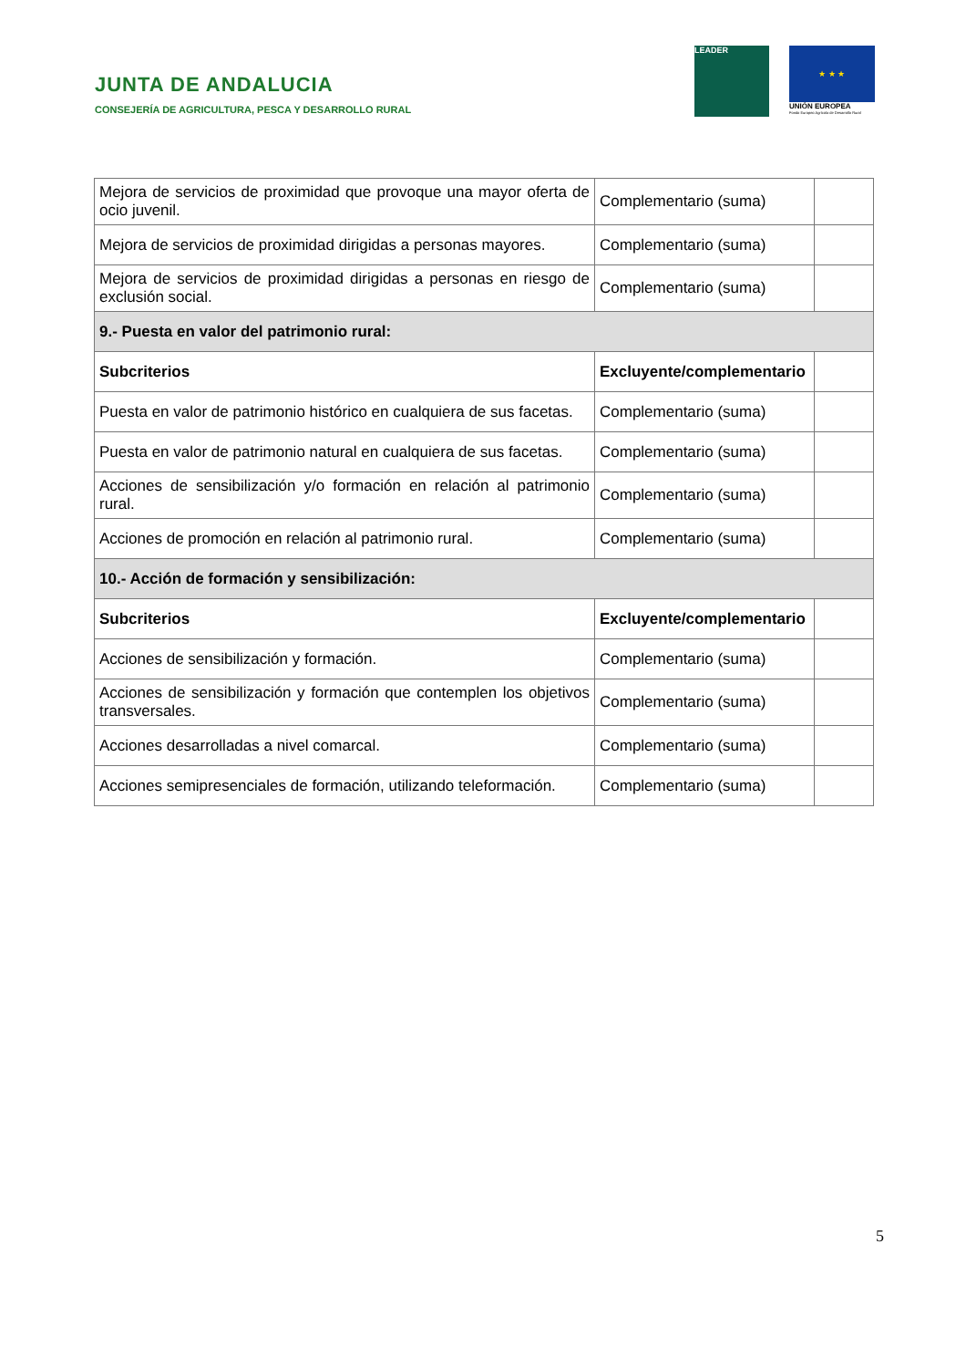JUNTA DE ANDALUCIA
CONSEJERÍA DE AGRICULTURA, PESCA Y DESARROLLO RURAL
LEADER
★ ★ ★
UNIÓN EUROPEA
Fondo Europeo Agrícola de Desarrollo Rural
| Mejora de servicios de proximidad que provoque una mayor oferta de ocio juvenil. | Complementario (suma) | |
| Mejora de servicios de proximidad dirigidas a personas mayores. | Complementario (suma) | |
| Mejora de servicios de proximidad dirigidas a personas en riesgo de exclusión social. | Complementario (suma) | |
| 9.- Puesta en valor del patrimonio rural: | | |
| Subcriterios | Excluyente/complementario | |
| Puesta en valor de patrimonio histórico en cualquiera de sus facetas. | Complementario (suma) | |
| Puesta en valor de patrimonio natural en cualquiera de sus facetas. | Complementario (suma) | |
| Acciones de sensibilización y/o formación en relación al patrimonio rural. | Complementario (suma) | |
| Acciones de promoción en relación al patrimonio rural. | Complementario (suma) | |
| 10.- Acción de formación y sensibilización: | | |
| Subcriterios | Excluyente/complementario | |
| Acciones de sensibilización y formación. | Complementario (suma) | |
| Acciones de sensibilización y formación que contemplen los objetivos transversales. | Complementario (suma) | |
| Acciones desarrolladas a nivel comarcal. | Complementario (suma) | |
| Acciones semipresenciales de formación, utilizando teleformación. | Complementario (suma) | |
5